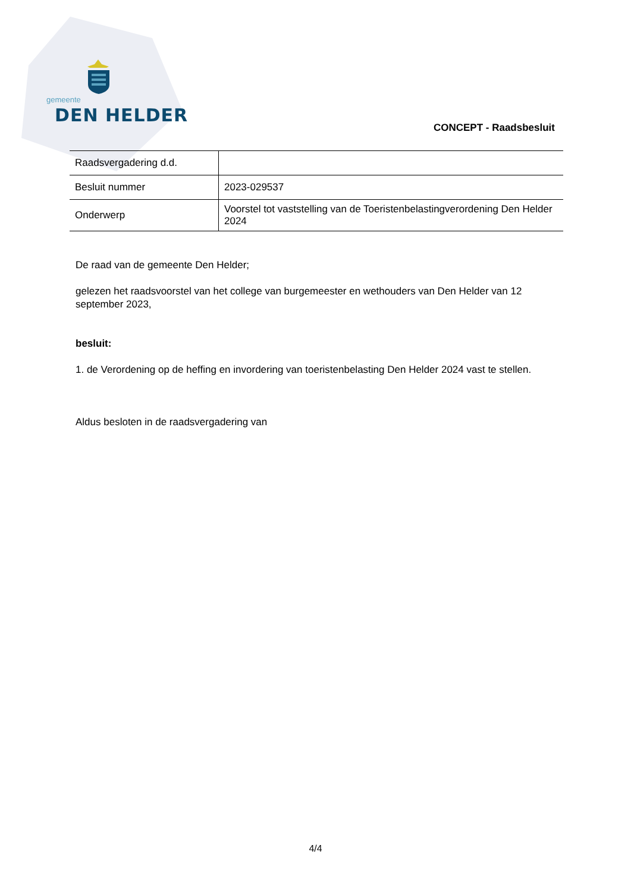gemeente
DEN HELDER
CONCEPT - Raadsbesluit
| Raadsvergadering d.d. | |
| Besluit nummer | 2023-029537 |
| Onderwerp | Voorstel tot vaststelling van de Toeristenbelastingverordening Den Helder 2024 |
De raad van de gemeente Den Helder;
gelezen het raadsvoorstel van het college van burgemeester en wethouders van Den Helder van 12 september 2023,
besluit:
1. de Verordening op de heffing en invordering van toeristenbelasting Den Helder 2024 vast te stellen.
Aldus besloten in de raadsvergadering van
4/4